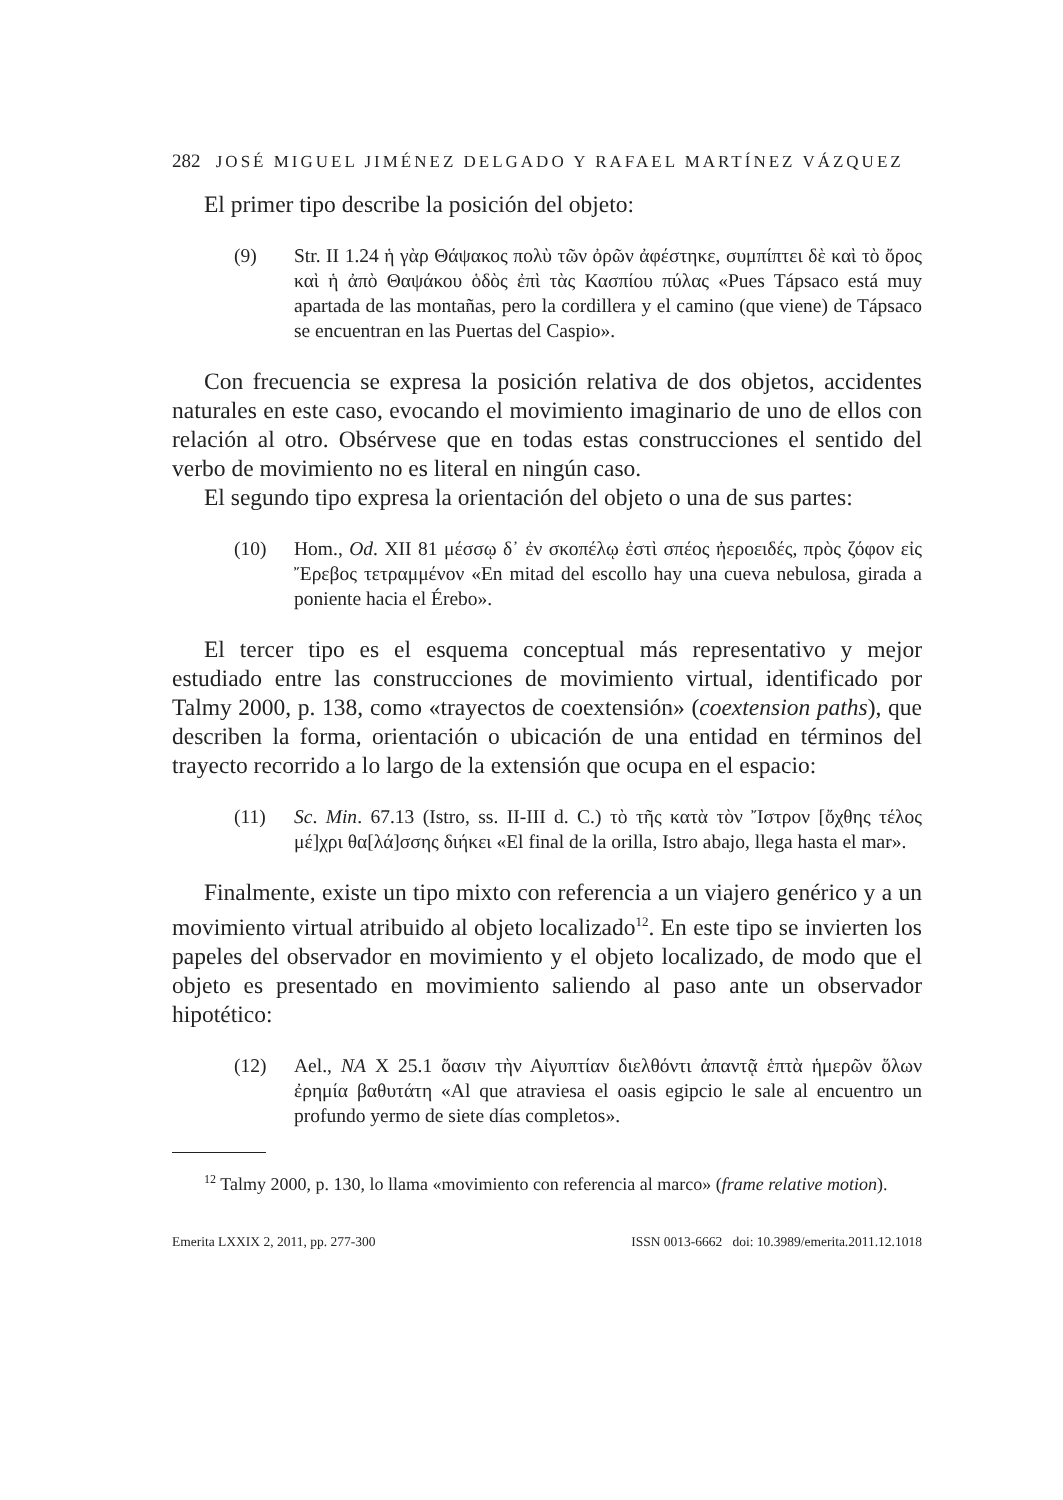282 JOSÉ MIGUEL JIMÉNEZ DELGADO Y RAFAEL MARTÍNEZ VÁZQUEZ
El primer tipo describe la posición del objeto:
(9) Str. II 1.24 ἡ γὰρ Θάψακος πολὺ τῶν ὀρῶν ἀφέστηκε, συμπίπτει δὲ καὶ τὸ ὄρος καὶ ἡ ἀπὸ Θαψάκου ὁδὸς ἐπὶ τὰς Κασπίου πύλας «Pues Tápsaco está muy apartada de las montañas, pero la cordillera y el camino (que viene) de Tápsaco se encuentran en las Puertas del Caspio».
Con frecuencia se expresa la posición relativa de dos objetos, accidentes naturales en este caso, evocando el movimiento imaginario de uno de ellos con relación al otro. Obsérvese que en todas estas construcciones el sentido del verbo de movimiento no es literal en ningún caso.
El segundo tipo expresa la orientación del objeto o una de sus partes:
(10) Hom., Od. XII 81 μέσσῳ δ᾽ ἐν σκοπέλῳ ἐστὶ σπέος ἠεροειδές, πρὸς ζόφον εἰς Ἔρεβος τετραμμένον «En mitad del escollo hay una cueva nebulosa, girada a poniente hacia el Érebo».
El tercer tipo es el esquema conceptual más representativo y mejor estudiado entre las construcciones de movimiento virtual, identificado por Talmy 2000, p. 138, como «trayectos de coextensión» (coextension paths), que describen la forma, orientación o ubicación de una entidad en términos del trayecto recorrido a lo largo de la extensión que ocupa en el espacio:
(11) Sc. Min. 67.13 (Istro, ss. II-III d. C.) τὸ τῆς κατὰ τὸν Ἴστρον [ὄχθης τέλος μέ]χρι θα[λά]σσης διήκει «El final de la orilla, Istro abajo, llega hasta el mar».
Finalmente, existe un tipo mixto con referencia a un viajero genérico y a un movimiento virtual atribuido al objeto localizado<sup>12</sup>. En este tipo se invierten los papeles del observador en movimiento y el objeto localizado, de modo que el objeto es presentado en movimiento saliendo al paso ante un observador hipotético:
(12) Ael., NA X 25.1 ὄασιν τὴν Αἰγυπτίαν διελθόντι ἀπαντᾷ ἑπτὰ ἡμερῶν ὅλων ἐρημία βαθυτάτη «Al que atraviesa el oasis egipcio le sale al encuentro un profundo yermo de siete días completos».
<sup>12</sup> Talmy 2000, p. 130, lo llama «movimiento con referencia al marco» (frame relative motion).
Emerita LXXIX 2, 2011, pp. 277-300 ISSN 0013-6662 doi: 10.3989/emerita.2011.12.1018